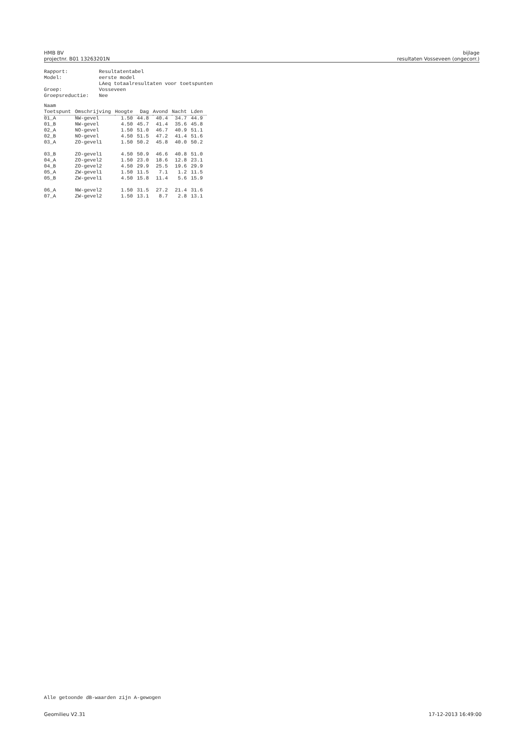HMB BV
projectnr. B01 13263201N
bijlage
resultaten Vosseveen (ongecorr.)
| Rapport: | Resultatentabel |
| Model: | eerste model LAeq totaalresultaten voor toetspunten |
| Groep: | Vosseveen |
| Groepsreductie: | Nee |
| Naam Toetspunt | Omschrijving | Hoogte | Dag | Avond | Nacht | Lden |
| --- | --- | --- | --- | --- | --- | --- |
| 01_A | NW-gevel | 1.50 | 44.8 | 40.4 | 34.7 | 44.9 |
| 01_B | NW-gevel | 4.50 | 45.7 | 41.4 | 35.6 | 45.8 |
| 02_A | NO-gevel | 1.50 | 51.0 | 46.7 | 40.9 | 51.1 |
| 02_B | NO-gevel | 4.50 | 51.5 | 47.2 | 41.4 | 51.6 |
| 03_A | ZO-gevel1 | 1.50 | 50.2 | 45.8 | 40.0 | 50.2 |
| 03_B | ZO-gevel1 | 4.50 | 50.9 | 46.6 | 40.8 | 51.0 |
| 04_A | ZO-gevel2 | 1.50 | 23.0 | 18.6 | 12.8 | 23.1 |
| 04_B | ZO-gevel2 | 4.50 | 29.9 | 25.5 | 19.6 | 29.9 |
| 05_A | ZW-gevel1 | 1.50 | 11.5 | 7.1 | 1.2 | 11.5 |
| 05_B | ZW-gevel1 | 4.50 | 15.8 | 11.4 | 5.6 | 15.9 |
| 06_A | NW-gevel2 | 1.50 | 31.5 | 27.2 | 21.4 | 31.6 |
| 07_A | ZW-gevel2 | 1.50 | 13.1 | 8.7 | 2.8 | 13.1 |
Alle getoonde dB-waarden zijn A-gewogen
Geomilieu V2.31 17-12-2013 16:49:00